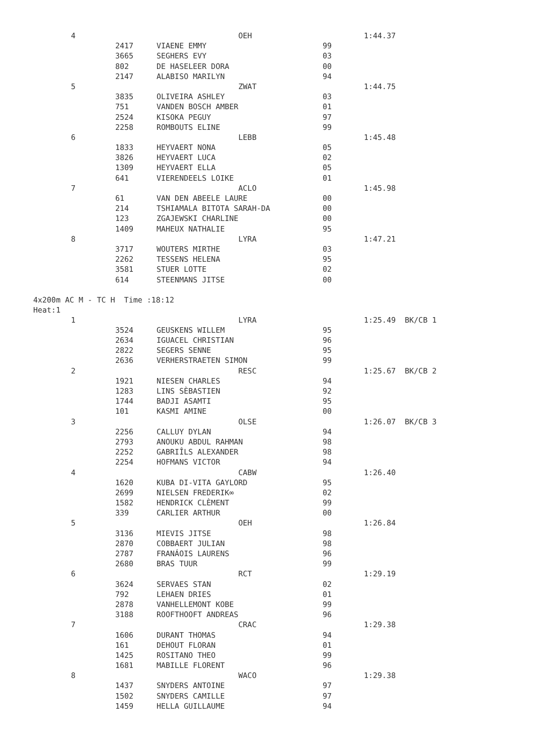| 4 | | OEH | | 1:44.37 |
| | 2417 | VIAENE EMMY | 99 | |
| | 3665 | SEGHERS EVY | 03 | |
| | 802 | DE HASELEER DORA | 00 | |
| | 2147 | ALABISO MARILYN | 94 | |
| 5 | | ZWAT | | 1:44.75 |
| | 3835 | OLIVEIRA ASHLEY | 03 | |
| | 751 | VANDEN BOSCH AMBER | 01 | |
| | 2524 | KISOKA PEGUY | 97 | |
| | 2258 | ROMBOUTS ELINE | 99 | |
| 6 | | LEBB | | 1:45.48 |
| | 1833 | HEYVAERT NONA | 05 | |
| | 3826 | HEYVAERT LUCA | 02 | |
| | 1309 | HEYVAERT ELLA | 05 | |
| | 641 | VIERENDEELS LOIKE | 01 | |
| 7 | | ACLO | | 1:45.98 |
| | 61 | VAN DEN ABEELE LAURE | 00 | |
| | 214 | TSHIAMALA BITOTA SARAH-DA | 00 | |
| | 123 | ZGAJEWSKI CHARLINE | 00 | |
| | 1409 | MAHEUX NATHALIE | 95 | |
| 8 | | LYRA | | 1:47.21 |
| | 3717 | WOUTERS MIRTHE | 03 | |
| | 2262 | TESSENS HELENA | 95 | |
| | 3581 | STUER LOTTE | 02 | |
| | 614 | STEENMANS JITSE | 00 | |
4x200m AC M - TC H Time :18:12
Heat:1
| 1 | | LYRA | | 1:25.49 BK/CB 1 |
| | 3524 | GEUSKENS WILLEM | 95 | |
| | 2634 | IGUACEL CHRISTIAN | 96 | |
| | 2822 | SEGERS SENNE | 95 | |
| | 2636 | VERHERSTRAETEN SIMON | 99 | |
| 2 | | RESC | | 1:25.67 BK/CB 2 |
| | 1921 | NIESEN CHARLES | 94 | |
| | 1283 | LINS SÈBASTIEN | 92 | |
| | 1744 | BADJI ASAMTI | 95 | |
| | 101 | KASMI AMINE | 00 | |
| 3 | | OLSE | | 1:26.07 BK/CB 3 |
| | 2256 | CALLUY DYLAN | 94 | |
| | 2793 | ANOUKU ABDUL RAHMAN | 98 | |
| | 2252 | GABRIÎLS ALEXANDER | 98 | |
| | 2254 | HOFMANS VICTOR | 94 | |
| 4 | | CABW | | 1:26.40 |
| | 1620 | KUBA DI-VITA GAYLORD | 95 | |
| | 2699 | NIELSEN FREDERIK∞ | 02 | |
| | 1582 | HENDRICK CLÈMENT | 99 | |
| | 339 | CARLIER ARTHUR | 00 | |
| 5 | | OEH | | 1:26.84 |
| | 3136 | MIEVIS JITSE | 98 | |
| | 2870 | COBBAERT JULIAN | 98 | |
| | 2787 | FRANÁOIS LAURENS | 96 | |
| | 2680 | BRAS TUUR | 99 | |
| 6 | | RCT | | 1:29.19 |
| | 3624 | SERVAES STAN | 02 | |
| | 792 | LEHAEN DRIES | 01 | |
| | 2878 | VANHELLEMONT KOBE | 99 | |
| | 3188 | ROOFTHOOFT ANDREAS | 96 | |
| 7 | | CRAC | | 1:29.38 |
| | 1606 | DURANT THOMAS | 94 | |
| | 161 | DEHOUT FLORAN | 01 | |
| | 1425 | ROSITANO THEO | 99 | |
| | 1681 | MABILLE FLORENT | 96 | |
| 8 | | WACO | | 1:29.38 |
| | 1437 | SNYDERS ANTOINE | 97 | |
| | 1502 | SNYDERS CAMILLE | 97 | |
| | 1459 | HELLA GUILLAUME | 94 | |